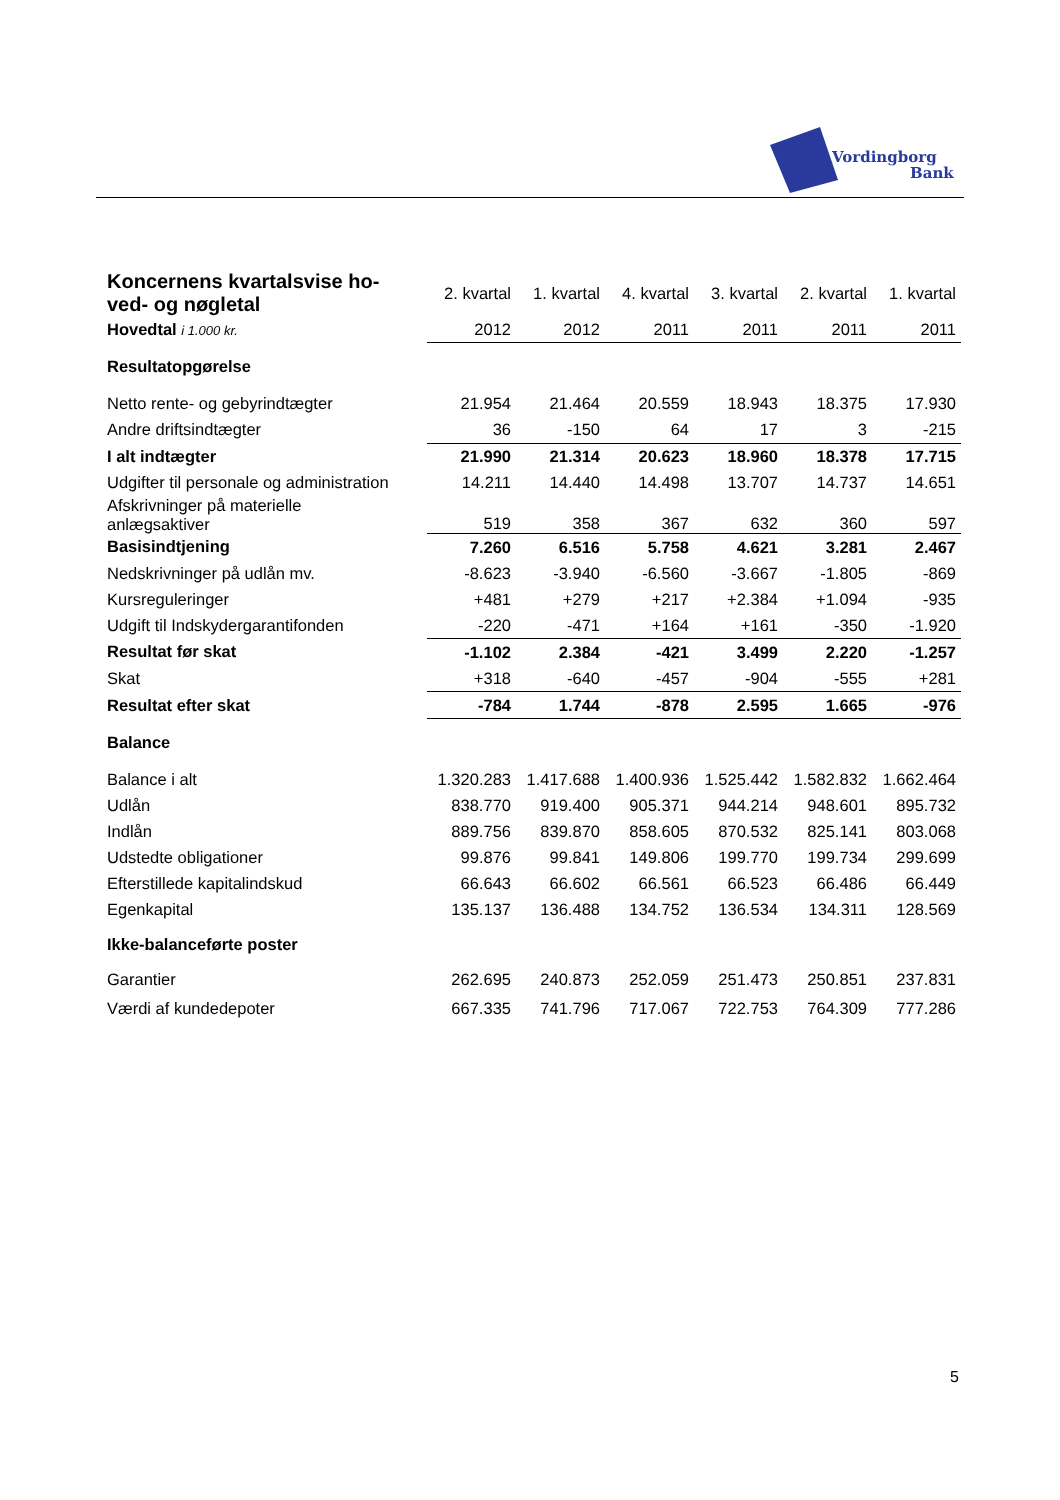Vordingborg
Bank
| Koncernens kvartalsvise ho- ved- og nøgletal | 2. kvartal | 1. kvartal | 4. kvartal | 3. kvartal | 2. kvartal | 1. kvartal |
| Hovedtal i 1.000 kr. | 2012 | 2012 | 2011 | 2011 | 2011 | 2011 |
| Resultatopgørelse | | | | | | |
| Netto rente- og gebyrindtægter | 21.954 | 21.464 | 20.559 | 18.943 | 18.375 | 17.930 |
| Andre driftsindtægter | 36 | -150 | 64 | 17 | 3 | -215 |
| I alt indtægter | 21.990 | 21.314 | 20.623 | 18.960 | 18.378 | 17.715 |
| Udgifter til personale og administration | 14.211 | 14.440 | 14.498 | 13.707 | 14.737 | 14.651 |
| Afskrivninger på materielle anlægsaktiver | 519 | 358 | 367 | 632 | 360 | 597 |
| Basisindtjening | 7.260 | 6.516 | 5.758 | 4.621 | 3.281 | 2.467 |
| Nedskrivninger på udlån mv. | -8.623 | -3.940 | -6.560 | -3.667 | -1.805 | -869 |
| Kursreguleringer | +481 | +279 | +217 | +2.384 | +1.094 | -935 |
| Udgift til Indskydergarantifonden | -220 | -471 | +164 | +161 | -350 | -1.920 |
| Resultat før skat | -1.102 | 2.384 | -421 | 3.499 | 2.220 | -1.257 |
| Skat | +318 | -640 | -457 | -904 | -555 | +281 |
| Resultat efter skat | -784 | 1.744 | -878 | 2.595 | 1.665 | -976 |
| Balance | | | | | | |
| Balance i alt | 1.320.283 | 1.417.688 | 1.400.936 | 1.525.442 | 1.582.832 | 1.662.464 |
| Udlån | 838.770 | 919.400 | 905.371 | 944.214 | 948.601 | 895.732 |
| Indlån | 889.756 | 839.870 | 858.605 | 870.532 | 825.141 | 803.068 |
| Udstedte obligationer | 99.876 | 99.841 | 149.806 | 199.770 | 199.734 | 299.699 |
| Efterstillede kapitalindskud | 66.643 | 66.602 | 66.561 | 66.523 | 66.486 | 66.449 |
| Egenkapital | 135.137 | 136.488 | 134.752 | 136.534 | 134.311 | 128.569 |
| Ikke-balanceførte poster | | | | | | |
| Garantier | 262.695 | 240.873 | 252.059 | 251.473 | 250.851 | 237.831 |
| Værdi af kundedepoter | 667.335 | 741.796 | 717.067 | 722.753 | 764.309 | 777.286 |
5